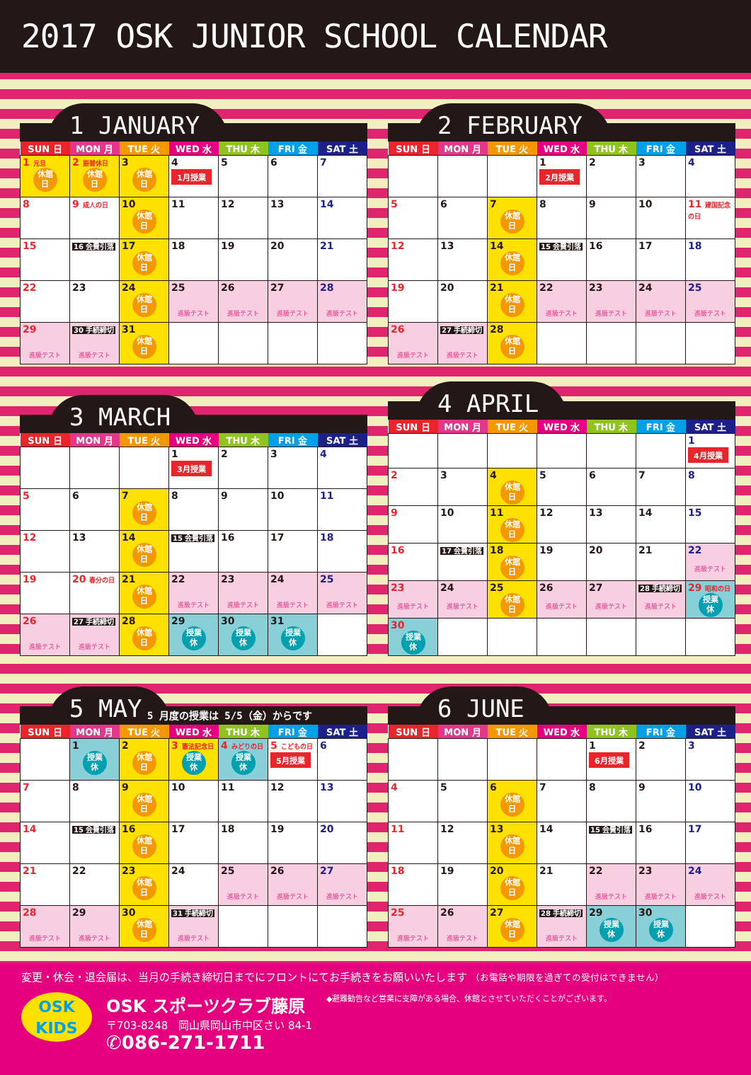2017 OSK JUNIOR SCHOOL CALENDAR
1 JANUARY
| SUN 日 | MON 月 | TUE 火 | WED 水 | THU 木 | FRI 金 | SAT 土 |
| --- | --- | --- | --- | --- | --- | --- |
| 1 元旦 休館 日 | 2 振替休日 休館 日 | 3 休館 日 | 4 1月授業 | 5 | 6 | 7 |
| 8 | 9 成人の日 | 10 休館 日 | 11 | 12 | 13 | 14 |
| 15 | 16 会費引落 | 17 休館 日 | 18 | 19 | 20 | 21 |
| 22 | 23 | 24 休館 日 | 25 進級テスト | 26 進級テスト | 27 進級テスト | 28 進級テスト |
| 29 進級テスト | 30 手続締切 進級テスト | 31 休館 日 | | | | |
2 FEBRUARY
| SUN 日 | MON 月 | TUE 火 | WED 水 | THU 木 | FRI 金 | SAT 土 |
| --- | --- | --- | --- | --- | --- | --- |
| | | | 1 2月授業 | 2 | 3 | 4 |
| 5 | 6 | 7 休館 日 | 8 | 9 | 10 | 11 建国記念の日 |
| 12 | 13 | 14 休館 日 | 15 会費引落 | 16 | 17 | 18 |
| 19 | 20 | 21 休館 日 | 22 進級テスト | 23 進級テスト | 24 進級テスト | 25 進級テスト |
| 26 進級テスト | 27 手続締切 進級テスト | 28 休館 日 | | | | |
3 MARCH
| SUN 日 | MON 月 | TUE 火 | WED 水 | THU 木 | FRI 金 | SAT 土 |
| --- | --- | --- | --- | --- | --- | --- |
| | | | 1 3月授業 | 2 | 3 | 4 |
| 5 | 6 | 7 休館 日 | 8 | 9 | 10 | 11 |
| 12 | 13 | 14 休館 日 | 15 会費引落 | 16 | 17 | 18 |
| 19 | 20 春分の日 | 21 休館 日 | 22 進級テスト | 23 進級テスト | 24 進級テスト | 25 進級テスト |
| 26 進級テスト | 27 手続締切 進級テスト | 28 休館 日 | 29 授業 休 | 30 授業 休 | 31 授業 休 | |
4 APRIL
| SUN 日 | MON 月 | TUE 火 | WED 水 | THU 木 | FRI 金 | SAT 土 |
| --- | --- | --- | --- | --- | --- | --- |
| | | | | | | 1 4月授業 |
| 2 | 3 | 4 休館 日 | 5 | 6 | 7 | 8 |
| 9 | 10 | 11 休館 日 | 12 | 13 | 14 | 15 |
| 16 | 17 会費引落 | 18 休館 日 | 19 | 20 | 21 | 22 進級テスト |
| 23 進級テスト | 24 進級テスト | 25 休館 日 | 26 進級テスト | 27 進級テスト | 28 手続締切 進級テスト | 29 昭和の日 授業 休 |
| 30 授業 休 | | | | | | |
5 MAY 5 月度の授業は 5/5（金）からです
| SUN 日 | MON 月 | TUE 火 | WED 水 | THU 木 | FRI 金 | SAT 土 |
| --- | --- | --- | --- | --- | --- | --- |
| | 1 授業 休 | 2 休館 日 | 3 憲法記念日 授業 休 | 4 みどりの日 授業 休 | 5 こどもの日 5月授業 | 6 |
| 7 | 8 | 9 休館 日 | 10 | 11 | 12 | 13 |
| 14 | 15 会費引落 | 16 休館 日 | 17 | 18 | 19 | 20 |
| 21 | 22 | 23 休館 日 | 24 | 25 進級テスト | 26 進級テスト | 27 進級テスト |
| 28 進級テスト | 29 進級テスト | 30 休館 日 | 31 手続締切 進級テスト | | | |
6 JUNE
| SUN 日 | MON 月 | TUE 火 | WED 水 | THU 木 | FRI 金 | SAT 土 |
| --- | --- | --- | --- | --- | --- | --- |
| | | | | 1 6月授業 | 2 | 3 |
| 4 | 5 | 6 休館 日 | 7 | 8 | 9 | 10 |
| 11 | 12 | 13 休館 日 | 14 | 15 会費引落 | 16 | 17 |
| 18 | 19 | 20 休館 日 | 21 | 22 進級テスト | 23 進級テスト | 24 進級テスト |
| 25 進級テスト | 26 進級テスト | 27 休館 日 | 28 手続締切 進級テスト | 29 授業 休 | 30 授業 休 | |
変更・休会・退会届は、当月の手続き締切日までにフロントにてお手続きをお願いいたします （お電話や期限を過ぎての受付はできません）
OSK
KIDS
OSK スポーツクラブ藤原
〒703-8248　岡山県岡山市中区さい 84-1
✆086-271-1711
◆避難勧告など営業に支障がある場合、休館とさせていただくことがございます。